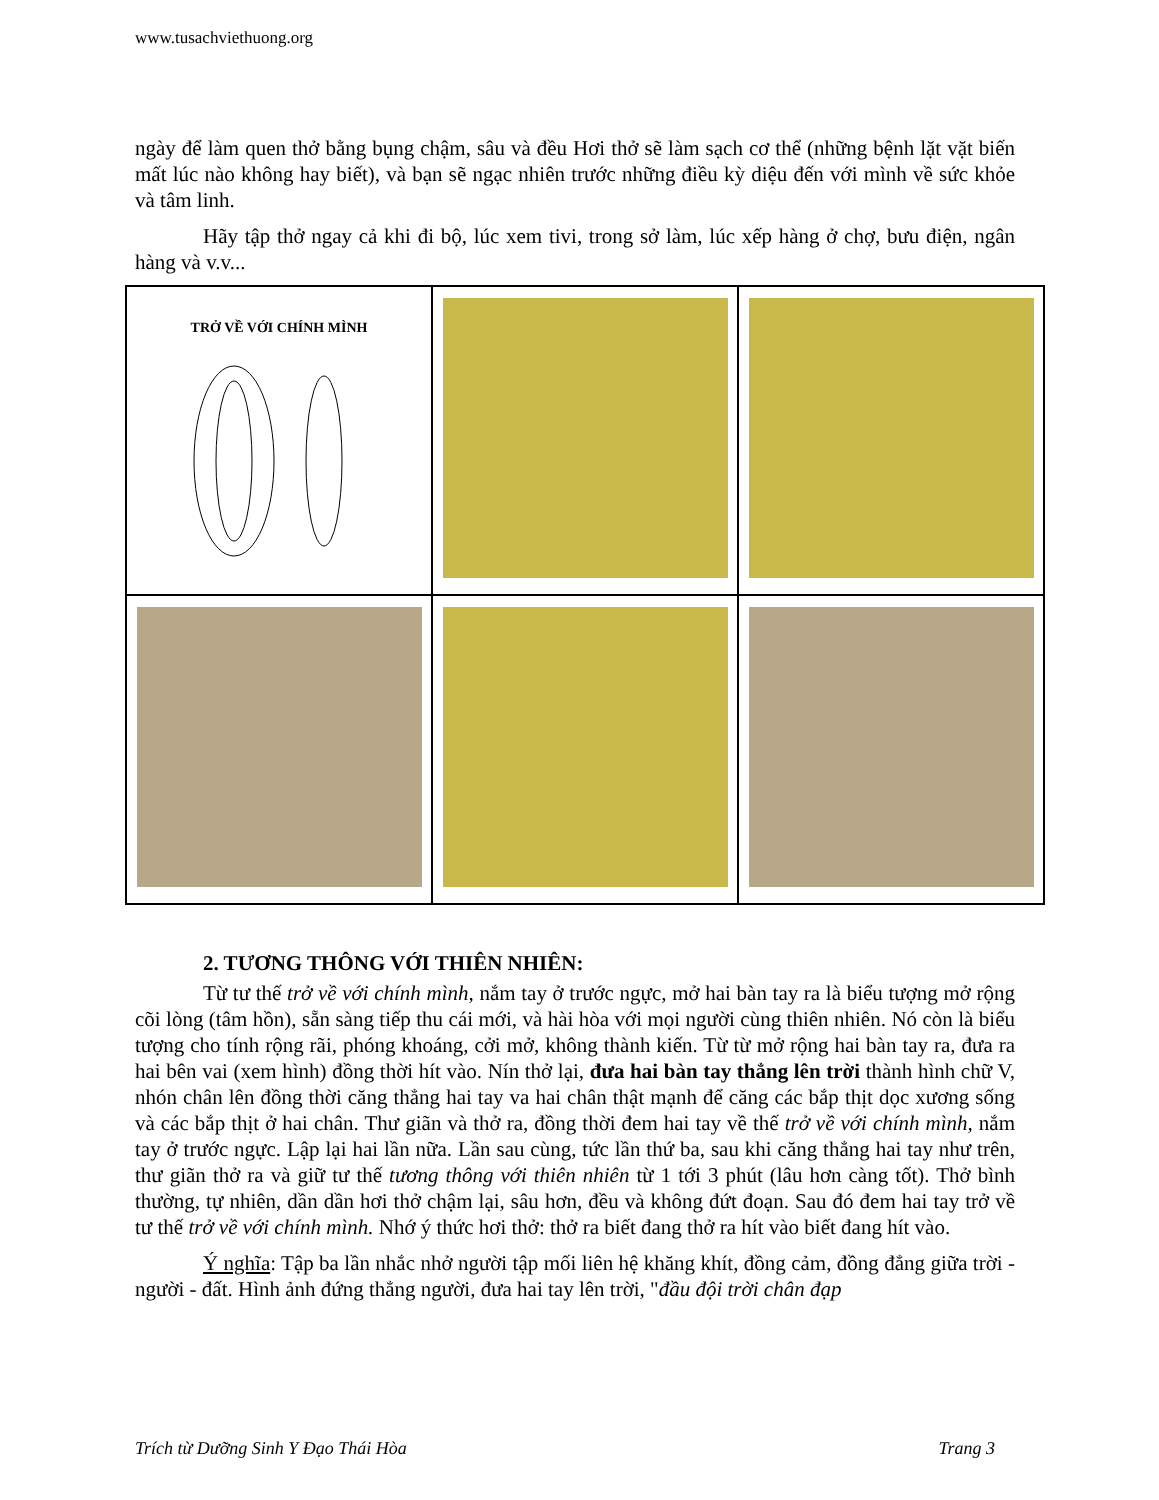www.tusachviethuong.org
ngày để làm quen thở bằng bụng chậm, sâu và đều Hơi thở sẽ làm sạch cơ thể (những bệnh lặt vặt biến mất lúc nào không hay biết), và bạn sẽ ngạc nhiên trước những điều kỳ diệu đến với mình về sức khỏe và tâm linh.
Hãy tập thở ngay cả khi đi bộ, lúc xem tivi, trong sở làm, lúc xếp hàng ở chợ, bưu điện, ngân hàng và v.v...
| TRỞ VỀ VỚI CHÍNH MÌNH | | |
2. TƯƠNG THÔNG VỚI THIÊN NHIÊN:
Từ tư thế trở về với chính mình, nắm tay ở trước ngực, mở hai bàn tay ra là biểu tượng mở rộng cõi lòng (tâm hồn), sẵn sàng tiếp thu cái mới, và hài hòa với mọi người cùng thiên nhiên. Nó còn là biểu tượng cho tính rộng rãi, phóng khoáng, cởi mở, không thành kiến. Từ từ mở rộng hai bàn tay ra, đưa ra hai bên vai (xem hình) đồng thời hít vào. Nín thở lại, đưa hai bàn tay thẳng lên trời thành hình chữ V, nhón chân lên đồng thời căng thẳng hai tay va hai chân thật mạnh để căng các bắp thịt dọc xương sống và các bắp thịt ở hai chân. Thư giãn và thở ra, đồng thời đem hai tay về thế trở về với chính mình, nắm tay ở trước ngực. Lập lại hai lần nữa. Lần sau cùng, tức lần thứ ba, sau khi căng thẳng hai tay như trên, thư giãn thở ra và giữ tư thế tương thông với thiên nhiên từ 1 tới 3 phút (lâu hơn càng tốt). Thở bình thường, tự nhiên, dần dần hơi thở chậm lại, sâu hơn, đều và không đứt đoạn. Sau đó đem hai tay trở về tư thế trở về với chính mình. Nhớ ý thức hơi thở: thở ra biết đang thở ra hít vào biết đang hít vào.
Ý nghĩa: Tập ba lần nhắc nhở người tập mối liên hệ khăng khít, đồng cảm, đồng đẳng giữa trời - người - đất. Hình ảnh đứng thẳng người, đưa hai tay lên trời, "đầu đội trời chân đạp
Trích từ Dưỡng Sinh Y Đạo Thái Hòa Trang 3